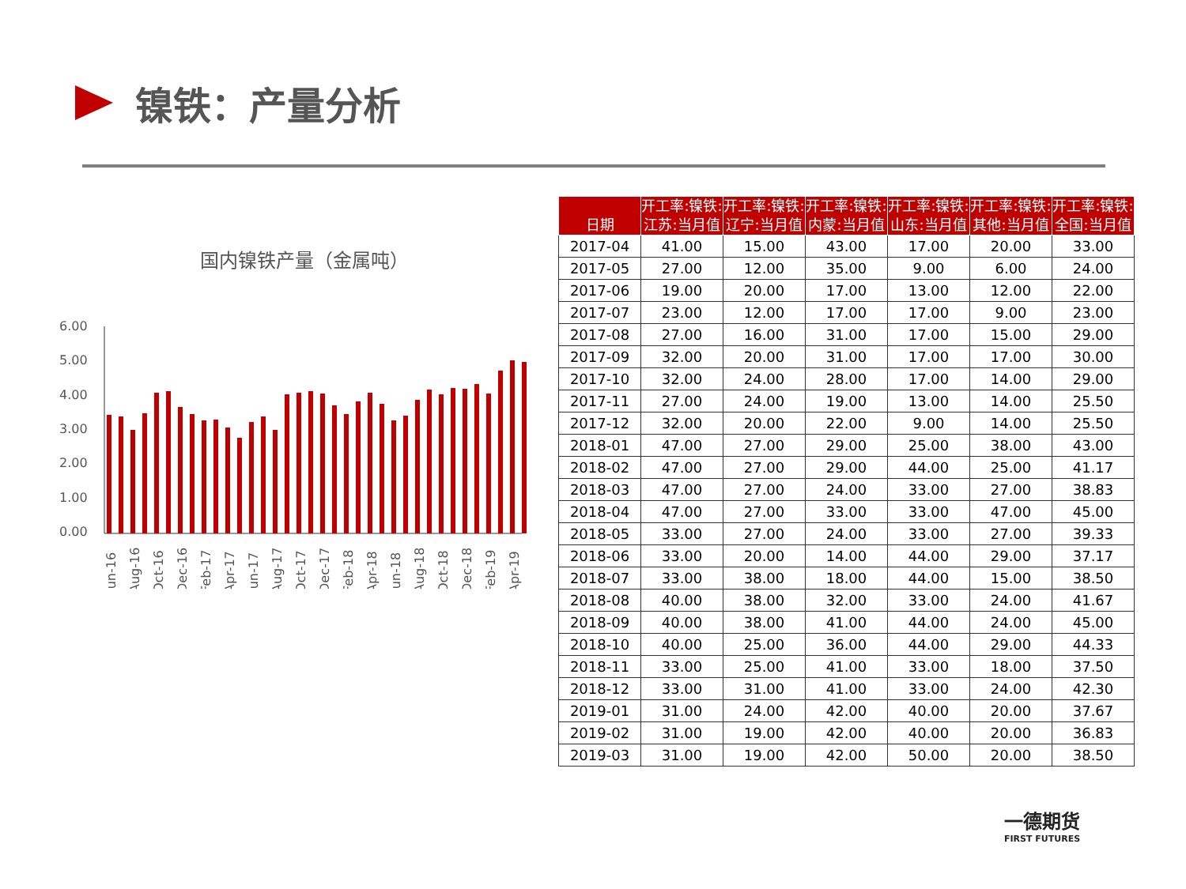镍铁：产量分析
国内镍铁产量（金属吨）
6.00
5.00
4.00
3.00
2.00
1.00
0.00
Jun-16
Aug-16
Oct-16
Dec-16
Feb-17
Apr-17
Jun-17
Aug-17
Oct-17
Dec-17
Feb-18
Apr-18
Jun-18
Aug-18
Oct-18
Dec-18
Feb-19
Apr-19
| 日期 | 开工率:镍铁:江苏:当月值 | 开工率:镍铁:辽宁:当月值 | 开工率:镍铁:内蒙:当月值 | 开工率:镍铁:山东:当月值 | 开工率:镍铁:其他:当月值 | 开工率:镍铁:全国:当月值 |
| --- | --- | --- | --- | --- | --- | --- |
| 2017-04 | 41.00 | 15.00 | 43.00 | 17.00 | 20.00 | 33.00 |
| 2017-05 | 27.00 | 12.00 | 35.00 | 9.00 | 6.00 | 24.00 |
| 2017-06 | 19.00 | 20.00 | 17.00 | 13.00 | 12.00 | 22.00 |
| 2017-07 | 23.00 | 12.00 | 17.00 | 17.00 | 9.00 | 23.00 |
| 2017-08 | 27.00 | 16.00 | 31.00 | 17.00 | 15.00 | 29.00 |
| 2017-09 | 32.00 | 20.00 | 31.00 | 17.00 | 17.00 | 30.00 |
| 2017-10 | 32.00 | 24.00 | 28.00 | 17.00 | 14.00 | 29.00 |
| 2017-11 | 27.00 | 24.00 | 19.00 | 13.00 | 14.00 | 25.50 |
| 2017-12 | 32.00 | 20.00 | 22.00 | 9.00 | 14.00 | 25.50 |
| 2018-01 | 47.00 | 27.00 | 29.00 | 25.00 | 38.00 | 43.00 |
| 2018-02 | 47.00 | 27.00 | 29.00 | 44.00 | 25.00 | 41.17 |
| 2018-03 | 47.00 | 27.00 | 24.00 | 33.00 | 27.00 | 38.83 |
| 2018-04 | 47.00 | 27.00 | 33.00 | 33.00 | 47.00 | 45.00 |
| 2018-05 | 33.00 | 27.00 | 24.00 | 33.00 | 27.00 | 39.33 |
| 2018-06 | 33.00 | 20.00 | 14.00 | 44.00 | 29.00 | 37.17 |
| 2018-07 | 33.00 | 38.00 | 18.00 | 44.00 | 15.00 | 38.50 |
| 2018-08 | 40.00 | 38.00 | 32.00 | 33.00 | 24.00 | 41.67 |
| 2018-09 | 40.00 | 38.00 | 41.00 | 44.00 | 24.00 | 45.00 |
| 2018-10 | 40.00 | 25.00 | 36.00 | 44.00 | 29.00 | 44.33 |
| 2018-11 | 33.00 | 25.00 | 41.00 | 33.00 | 18.00 | 37.50 |
| 2018-12 | 33.00 | 31.00 | 41.00 | 33.00 | 24.00 | 42.30 |
| 2019-01 | 31.00 | 24.00 | 42.00 | 40.00 | 20.00 | 37.67 |
| 2019-02 | 31.00 | 19.00 | 42.00 | 40.00 | 20.00 | 36.83 |
| 2019-03 | 31.00 | 19.00 | 42.00 | 50.00 | 20.00 | 38.50 |
一德期货
FIRST FUTURES